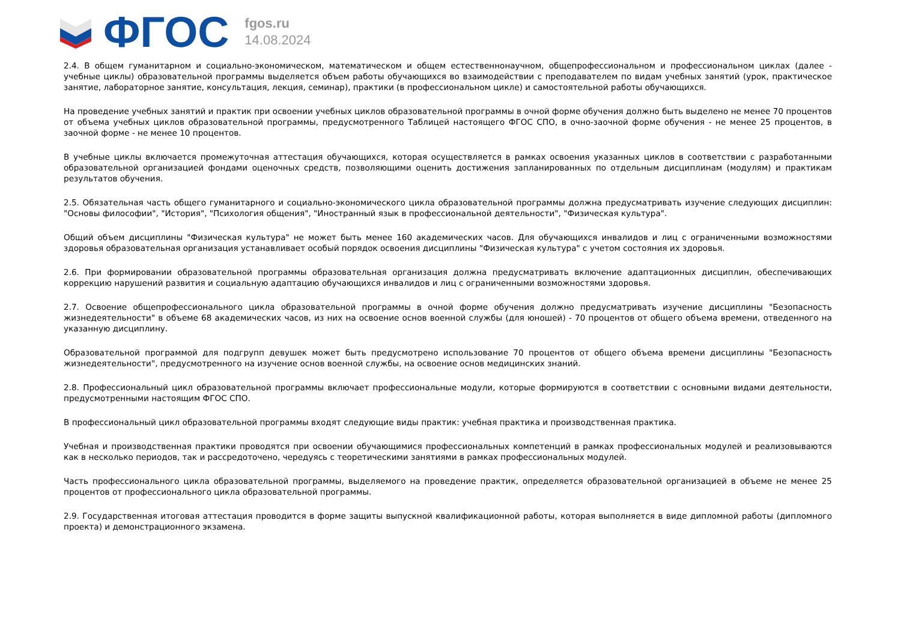ФГОС
fgos.ru
14.08.2024
2.4. В общем гуманитарном и социально-экономическом, математическом и общем естественнонаучном, общепрофессиональном и профессиональном циклах (далее - учебные циклы) образовательной программы выделяется объем работы обучающихся во взаимодействии с преподавателем по видам учебных занятий (урок, практическое занятие, лабораторное занятие, консультация, лекция, семинар), практики (в профессиональном цикле) и самостоятельной работы обучающихся.
На проведение учебных занятий и практик при освоении учебных циклов образовательной программы в очной форме обучения должно быть выделено не менее 70 процентов от объема учебных циклов образовательной программы, предусмотренного Таблицей настоящего ФГОС СПО, в очно-заочной форме обучения - не менее 25 процентов, в заочной форме - не менее 10 процентов.
В учебные циклы включается промежуточная аттестация обучающихся, которая осуществляется в рамках освоения указанных циклов в соответствии с разработанными образовательной организацией фондами оценочных средств, позволяющими оценить достижения запланированных по отдельным дисциплинам (модулям) и практикам результатов обучения.
2.5. Обязательная часть общего гуманитарного и социально-экономического цикла образовательной программы должна предусматривать изучение следующих дисциплин: "Основы философии", "История", "Психология общения", "Иностранный язык в профессиональной деятельности", "Физическая культура".
Общий объем дисциплины "Физическая культура" не может быть менее 160 академических часов. Для обучающихся инвалидов и лиц с ограниченными возможностями здоровья образовательная организация устанавливает особый порядок освоения дисциплины "Физическая культура" с учетом состояния их здоровья.
2.6. При формировании образовательной программы образовательная организация должна предусматривать включение адаптационных дисциплин, обеспечивающих коррекцию нарушений развития и социальную адаптацию обучающихся инвалидов и лиц с ограниченными возможностями здоровья.
2.7. Освоение общепрофессионального цикла образовательной программы в очной форме обучения должно предусматривать изучение дисциплины "Безопасность жизнедеятельности" в объеме 68 академических часов, из них на освоение основ военной службы (для юношей) - 70 процентов от общего объема времени, отведенного на указанную дисциплину.
Образовательной программой для подгрупп девушек может быть предусмотрено использование 70 процентов от общего объема времени дисциплины "Безопасность жизнедеятельности", предусмотренного на изучение основ военной службы, на освоение основ медицинских знаний.
2.8. Профессиональный цикл образовательной программы включает профессиональные модули, которые формируются в соответствии с основными видами деятельности, предусмотренными настоящим ФГОС СПО.
В профессиональный цикл образовательной программы входят следующие виды практик: учебная практика и производственная практика.
Учебная и производственная практики проводятся при освоении обучающимися профессиональных компетенций в рамках профессиональных модулей и реализовываются как в несколько периодов, так и рассредоточено, чередуясь с теоретическими занятиями в рамках профессиональных модулей.
Часть профессионального цикла образовательной программы, выделяемого на проведение практик, определяется образовательной организацией в объеме не менее 25 процентов от профессионального цикла образовательной программы.
2.9. Государственная итоговая аттестация проводится в форме защиты выпускной квалификационной работы, которая выполняется в виде дипломной работы (дипломного проекта) и демонстрационного экзамена.